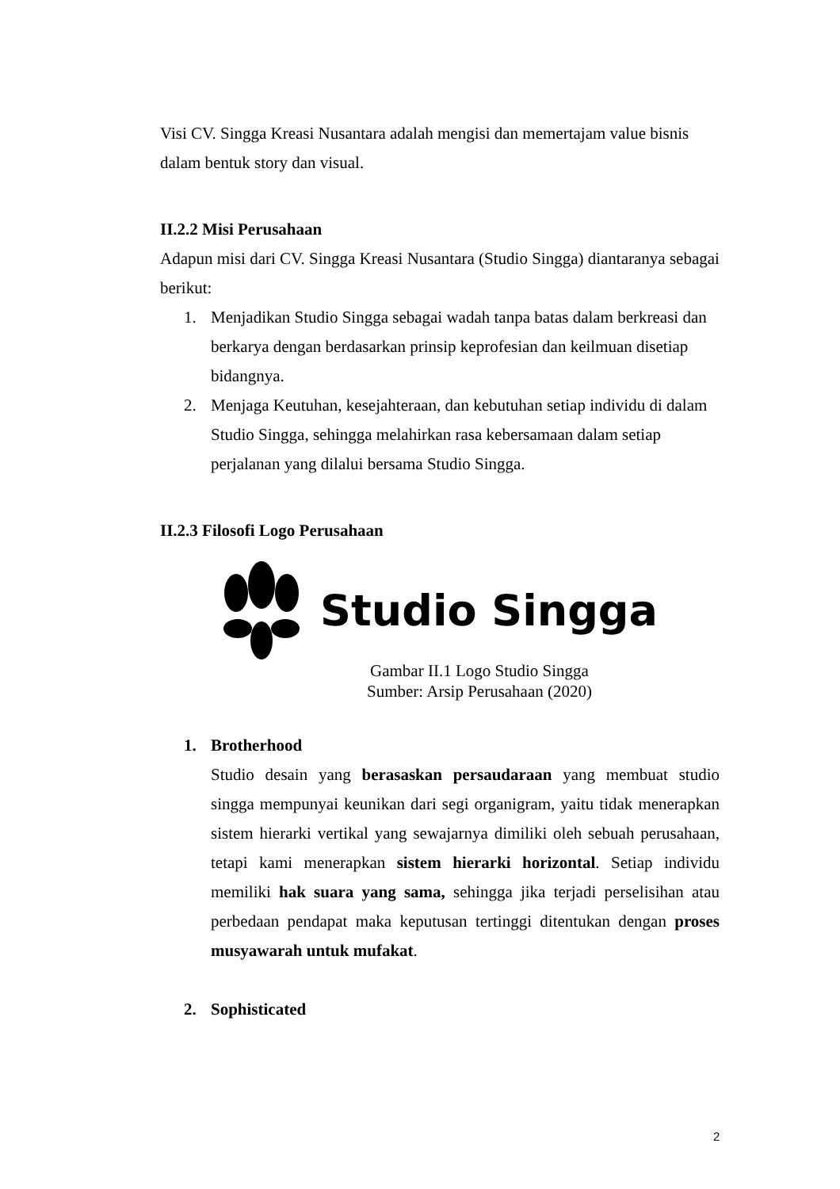Visi CV. Singga Kreasi Nusantara adalah mengisi dan memertajam value bisnis dalam bentuk story dan visual.
II.2.2 Misi Perusahaan
Adapun misi dari CV. Singga Kreasi Nusantara (Studio Singga) diantaranya sebagai berikut:
1. Menjadikan Studio Singga sebagai wadah tanpa batas dalam berkreasi dan berkarya dengan berdasarkan prinsip keprofesian dan keilmuan disetiap bidangnya.
2. Menjaga Keutuhan, kesejahteraan, dan kebutuhan setiap individu di dalam Studio Singga, sehingga melahirkan rasa kebersamaan dalam setiap perjalanan yang dilalui bersama Studio Singga.
II.2.3 Filosofi Logo Perusahaan
Studio Singga
Gambar II.1 Logo Studio Singga
Sumber: Arsip Perusahaan (2020)
1. Brotherhood
Studio desain yang berasaskan persaudaraan yang membuat studio singga mempunyai keunikan dari segi organigram, yaitu tidak menerapkan sistem hierarki vertikal yang sewajarnya dimiliki oleh sebuah perusahaan, tetapi kami menerapkan sistem hierarki horizontal. Setiap individu memiliki hak suara yang sama, sehingga jika terjadi perselisihan atau perbedaan pendapat maka keputusan tertinggi ditentukan dengan proses musyawarah untuk mufakat.
2. Sophisticated
2